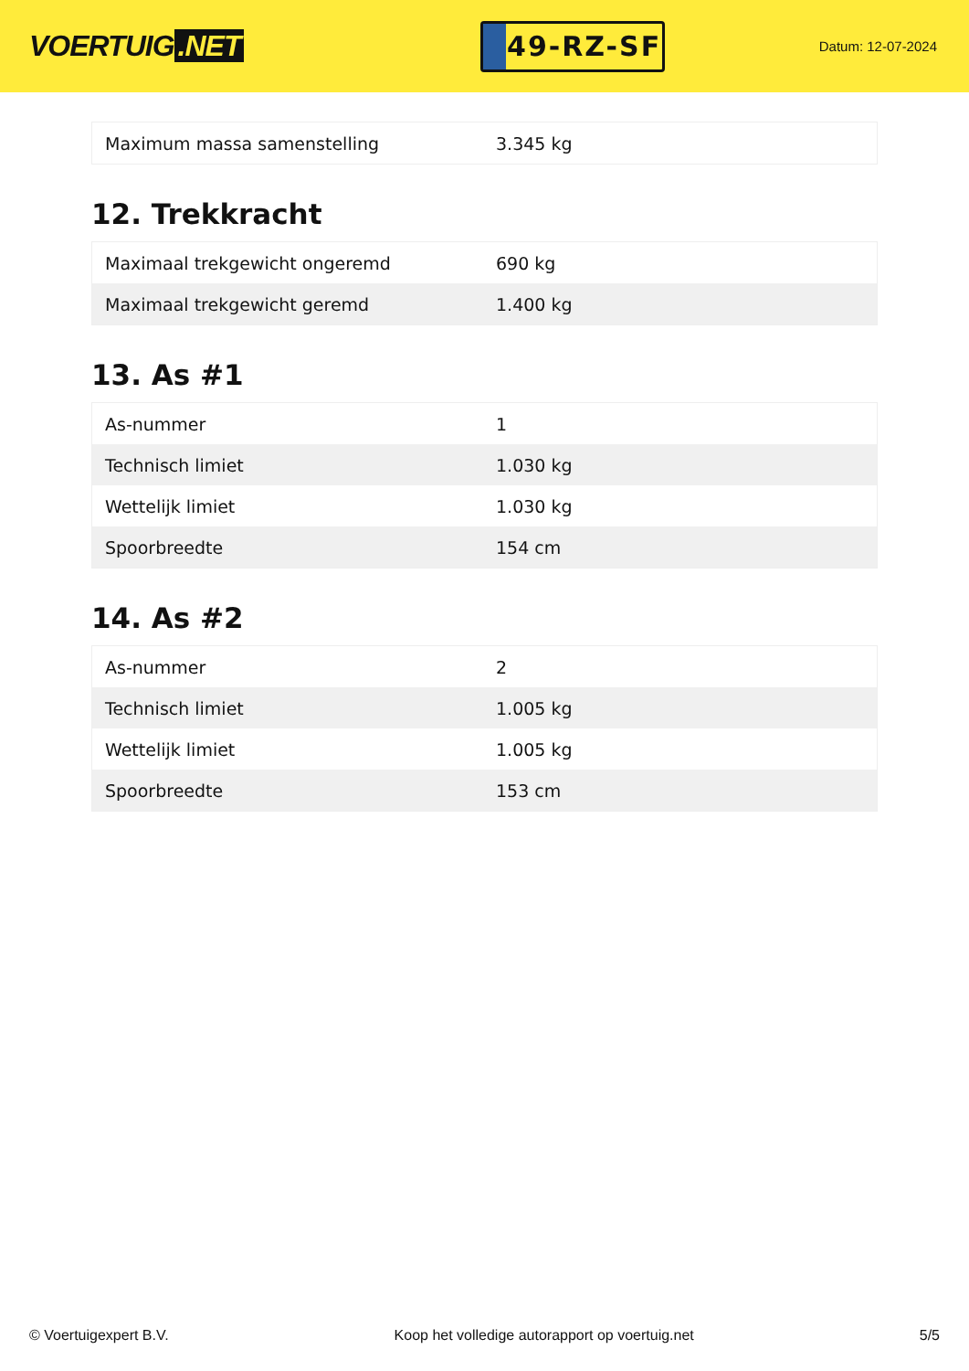VOERTUIG.NET
49-RZ-SF
Datum: 12-07-2024
| Maximum massa samenstelling | 3.345 kg |
12. Trekkracht
| Maximaal trekgewicht ongeremd | 690 kg |
| Maximaal trekgewicht geremd | 1.400 kg |
13. As #1
| As-nummer | 1 |
| Technisch limiet | 1.030 kg |
| Wettelijk limiet | 1.030 kg |
| Spoorbreedte | 154 cm |
14. As #2
| As-nummer | 2 |
| Technisch limiet | 1.005 kg |
| Wettelijk limiet | 1.005 kg |
| Spoorbreedte | 153 cm |
© Voertuigexpert B.V. Koop het volledige autorapport op voertuig.net 5/5